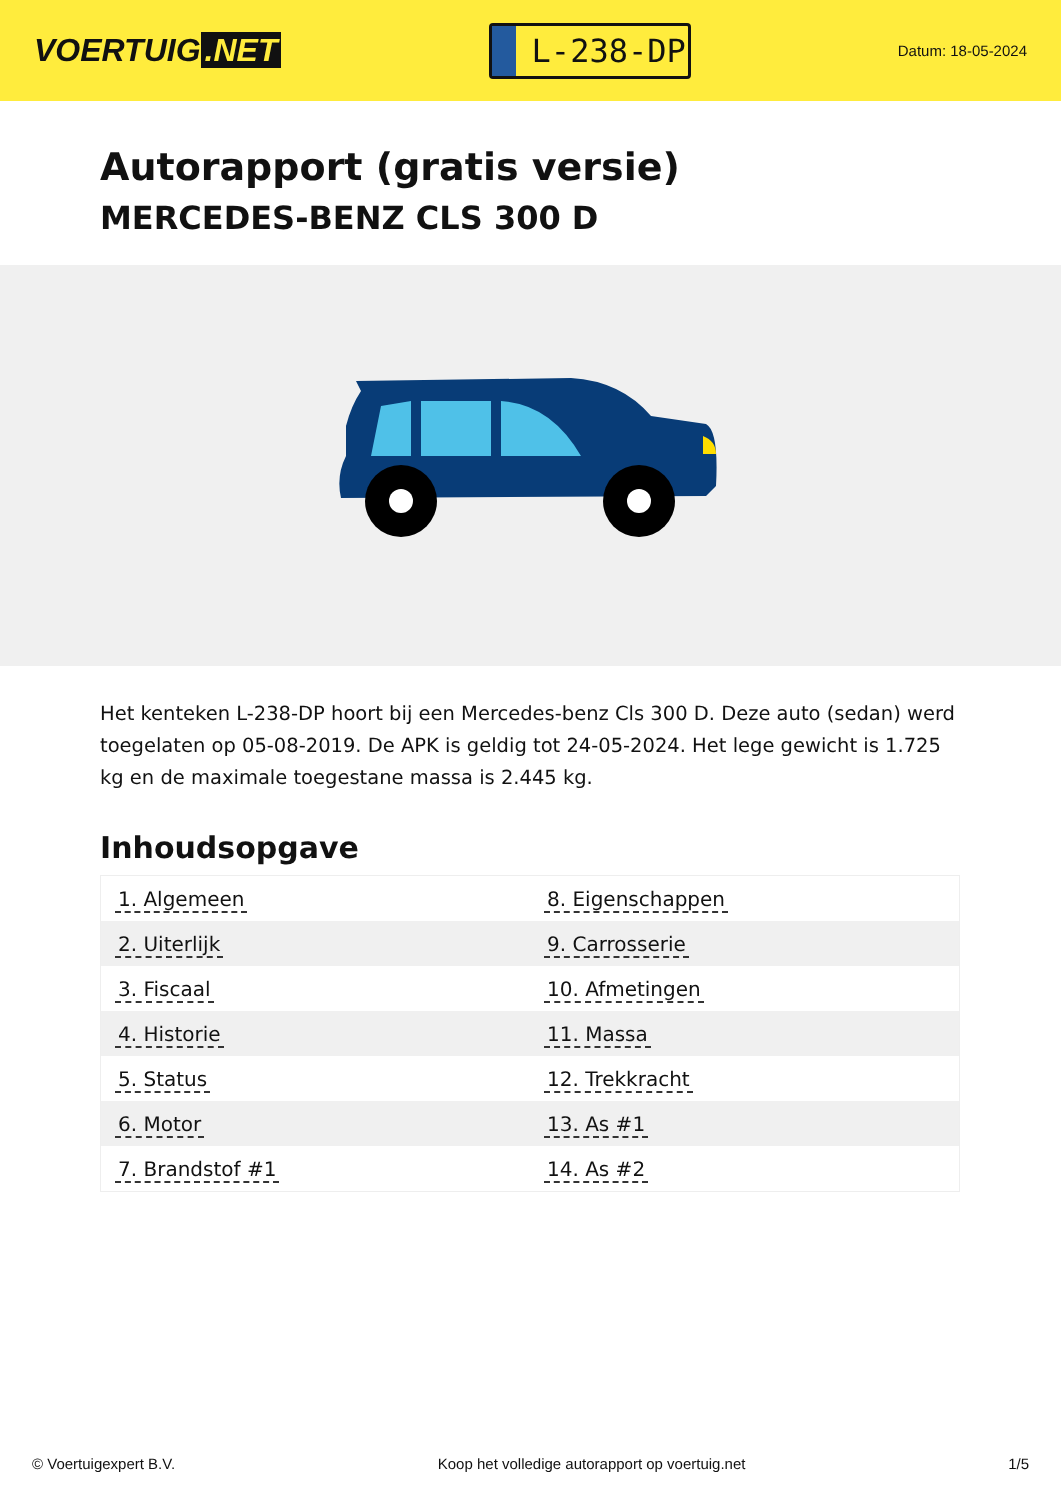VOERTUIG.NET
L-238-DP
Datum: 18-05-2024
Autorapport (gratis versie)
MERCEDES-BENZ CLS 300 D
Het kenteken L-238-DP hoort bij een Mercedes-benz Cls 300 D. Deze auto (sedan) werd toegelaten op 05-08-2019. De APK is geldig tot 24-05-2024. Het lege gewicht is 1.725 kg en de maximale toegestane massa is 2.445 kg.
Inhoudsopgave
| 1. Algemeen | 8. Eigenschappen |
| 2. Uiterlijk | 9. Carrosserie |
| 3. Fiscaal | 10. Afmetingen |
| 4. Historie | 11. Massa |
| 5. Status | 12. Trekkracht |
| 6. Motor | 13. As #1 |
| 7. Brandstof #1 | 14. As #2 |
© Voertuigexpert B.V. Koop het volledige autorapport op voertuig.net 1/5